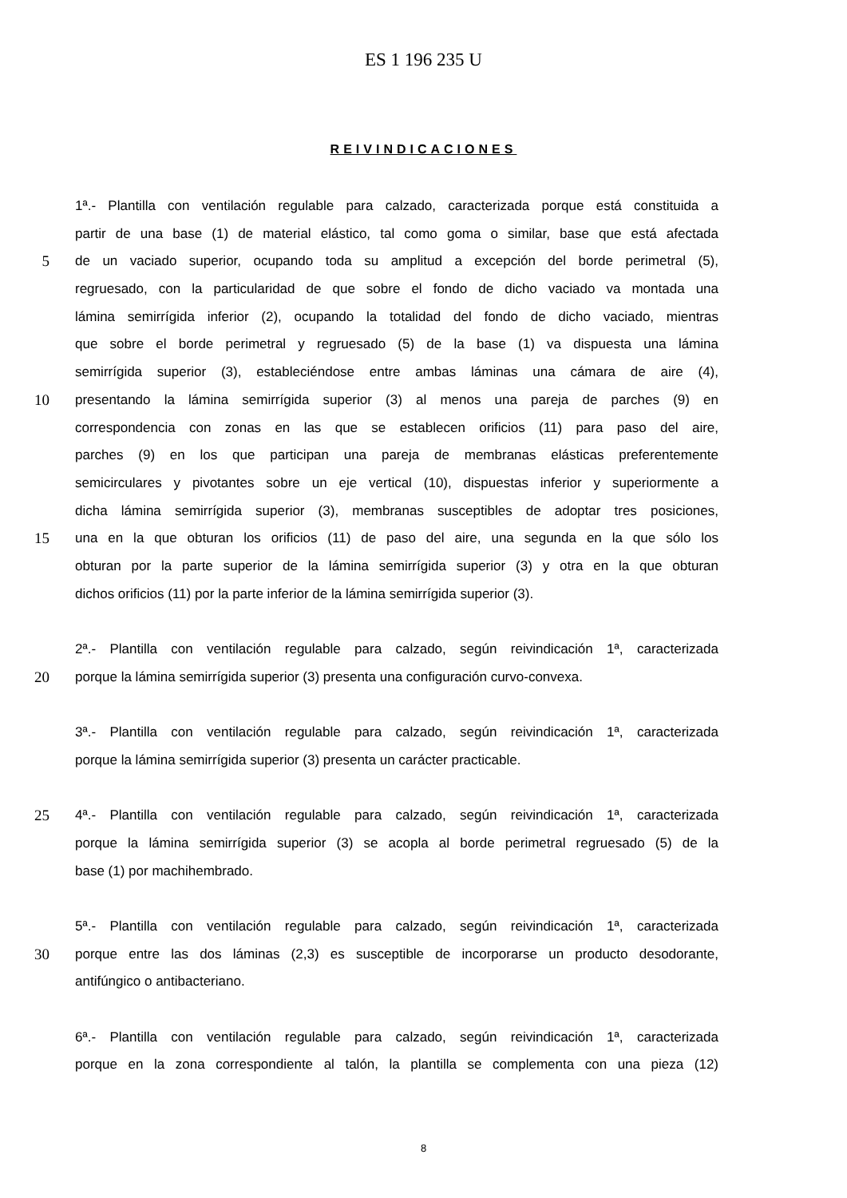ES 1 196 235 U
REIVINDICACIONES
1ª.- Plantilla con ventilación regulable para calzado, caracterizada porque está constituida a
partir de una base (1) de material elástico, tal como goma o similar, base que está afectada
5 de un vaciado superior, ocupando toda su amplitud a excepción del borde perimetral (5),
regruesado, con la particularidad de que sobre el fondo de dicho vaciado va montada una
lámina semirrígida inferior (2), ocupando la totalidad del fondo de dicho vaciado, mientras
que sobre el borde perimetral y regruesado (5) de la base (1) va dispuesta una lámina
semirrígida superior (3), estableciéndose entre ambas láminas una cámara de aire (4),
10 presentando la lámina semirrígida superior (3) al menos una pareja de parches (9) en
correspondencia con zonas en las que se establecen orificios (11) para paso del aire,
parches (9) en los que participan una pareja de membranas elásticas preferentemente
semicirculares y pivotantes sobre un eje vertical (10), dispuestas inferior y superiormente a
dicha lámina semirrígida superior (3), membranas susceptibles de adoptar tres posiciones,
15 una en la que obturan los orificios (11) de paso del aire, una segunda en la que sólo los
obturan por la parte superior de la lámina semirrígida superior (3) y otra en la que obturan
dichos orificios (11) por la parte inferior de la lámina semirrígida superior (3).
2ª.- Plantilla con ventilación regulable para calzado, según reivindicación 1ª, caracterizada
20 porque la lámina semirrígida superior (3) presenta una configuración curvo-convexa.
3ª.- Plantilla con ventilación regulable para calzado, según reivindicación 1ª, caracterizada
porque la lámina semirrígida superior (3) presenta un carácter practicable.
25 4ª.- Plantilla con ventilación regulable para calzado, según reivindicación 1ª, caracterizada
porque la lámina semirrígida superior (3) se acopla al borde perimetral regruesado (5) de la
base (1) por machihembrado.
5ª.- Plantilla con ventilación regulable para calzado, según reivindicación 1ª, caracterizada
30 porque entre las dos láminas (2,3) es susceptible de incorporarse un producto desodorante,
antifúngico o antibacteriano.
6ª.- Plantilla con ventilación regulable para calzado, según reivindicación 1ª, caracterizada
porque en la zona correspondiente al talón, la plantilla se complementa con una pieza (12)
8